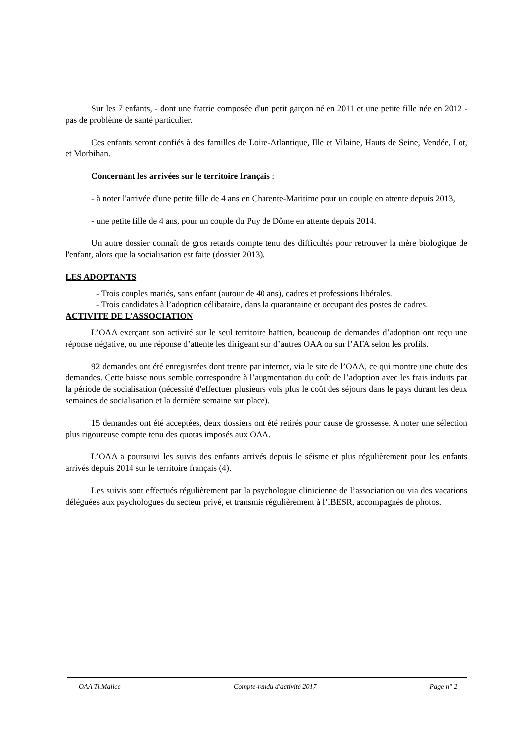Sur les 7 enfants, - dont une fratrie composée d'un petit garçon né en 2011 et une petite fille née en 2012 - pas de problème de santé particulier.
Ces enfants seront confiés à des familles de Loire-Atlantique, Ille et Vilaine, Hauts de Seine, Vendée, Lot, et Morbihan.
Concernant les arrivées sur le territoire français :
- à noter l'arrivée d'une petite fille de 4 ans en Charente-Maritime pour un couple en attente depuis 2013,
- une petite fille de 4 ans, pour un couple du Puy de Dôme en attente depuis 2014.
Un autre dossier connaît de gros retards compte tenu des difficultés pour retrouver la mère biologique de l'enfant, alors que la socialisation est faite (dossier 2013).
LES ADOPTANTS
- Trois couples mariés, sans enfant (autour de 40 ans), cadres et professions libérales.
- Trois candidates à l’adoption célibataire, dans la quarantaine et occupant des postes de cadres.
ACTIVITE DE L’ASSOCIATION
L’OAA exerçant son activité sur le seul territoire haïtien, beaucoup de demandes d’adoption ont reçu une réponse négative, ou une réponse d’attente les dirigeant sur d’autres OAA ou sur l’AFA selon les profils.
92 demandes ont été enregistrées dont trente par internet, via le site de l’OAA, ce qui montre une chute des demandes. Cette baisse nous semble correspondre à l’augmentation du coût de l’adoption avec les frais induits par la période de socialisation (nécessité d'effectuer plusieurs vols plus le coût des séjours dans le pays durant les deux semaines de socialisation et la dernière semaine sur place).
15 demandes ont été acceptées, deux dossiers ont été retirés pour cause de grossesse. A noter une sélection plus rigoureuse compte tenu des quotas imposés aux OAA.
L’OAA a poursuivi les suivis des enfants arrivés depuis le séisme et plus régulièrement pour les enfants arrivés depuis 2014 sur le territoire français (4).
Les suivis sont effectués régulièrement par la psychologue clinicienne de l’association ou via des vacations déléguées aux psychologues du secteur privé, et transmis régulièrement à l’IBESR, accompagnés de photos.
OAA Ti.Malice Compte-rendu d'activité 2017 Page n° 2